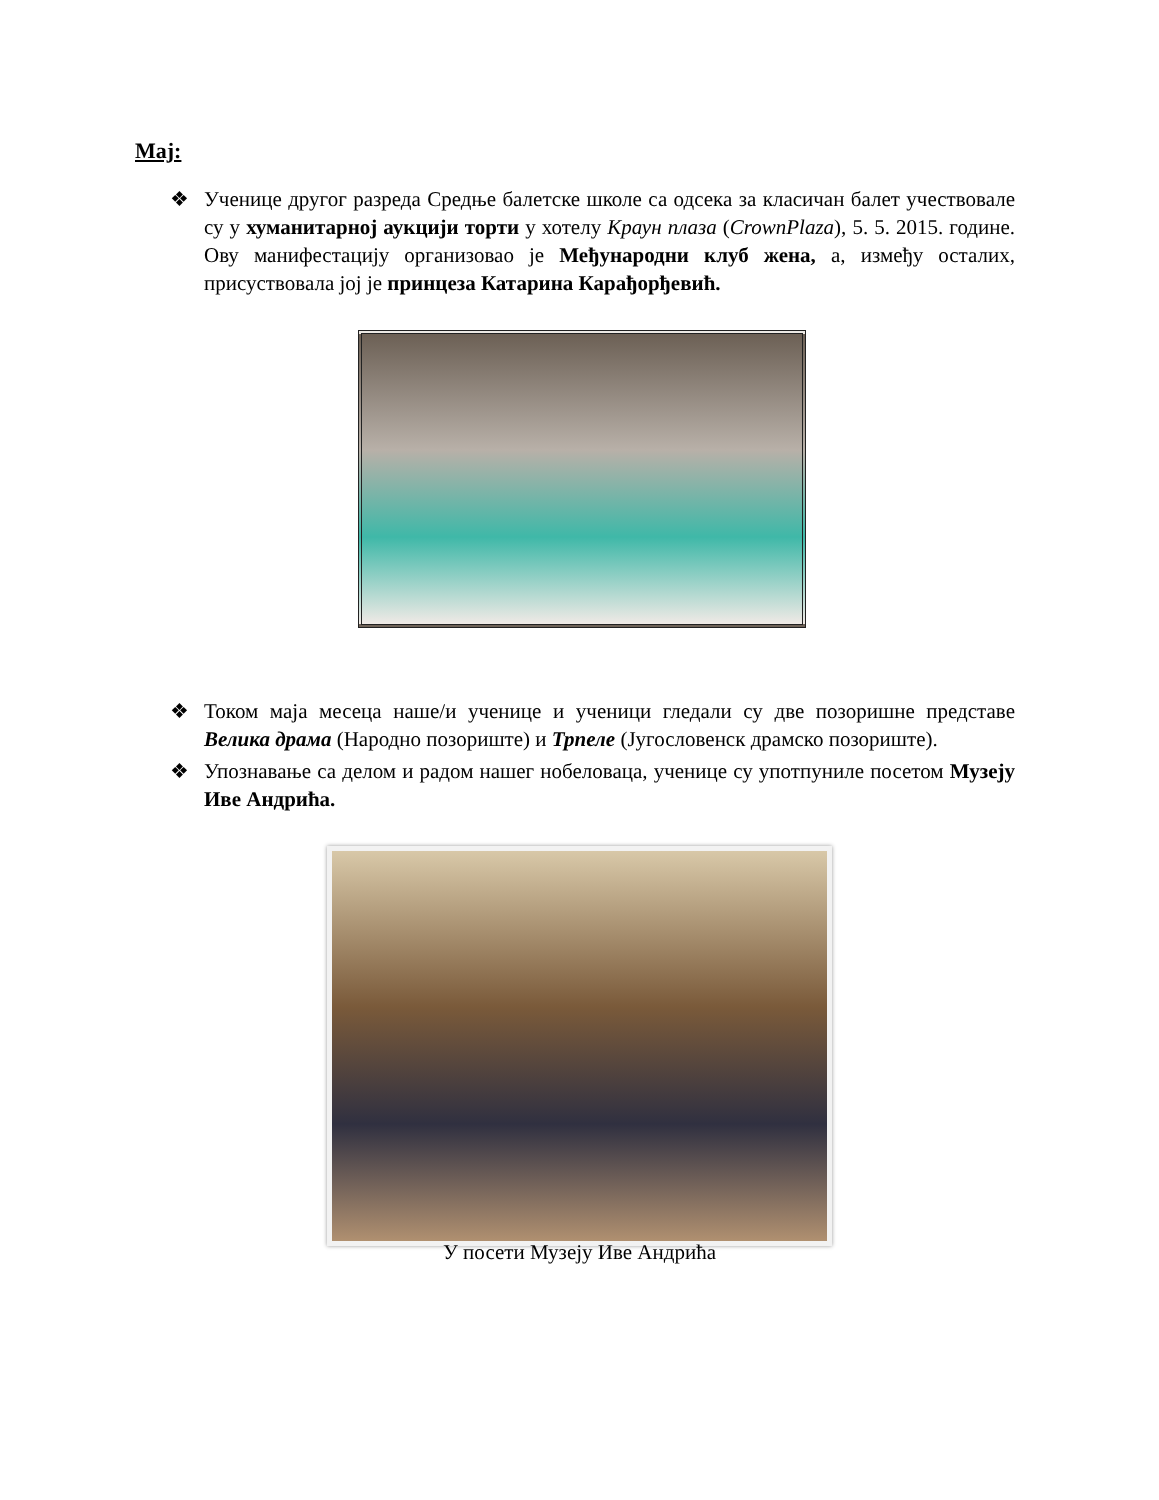Мај:
❖ Ученице другог разреда Средње балетске школе са одсека за класичан балет учествовале су у хуманитарној аукцији торти у хотелу Краун плаза (CrownPlaza), 5. 5. 2015. године. Ову манифестацију организовао је Међународни клуб жена, а, између осталих, присуствовала јој је принцеза Катарина Карађорђевић.
❖ Током маја месеца наше/и ученице и ученици гледали су две позоришне представе Велика драма (Народно позориште) и Трпеле (Југословенск драмско позориште).
❖ Упознавање са делом и радом нашег нобеловаца, ученице су употпуниле посетом Музеју Иве Андрића.
У посети Музеју Иве Андрића